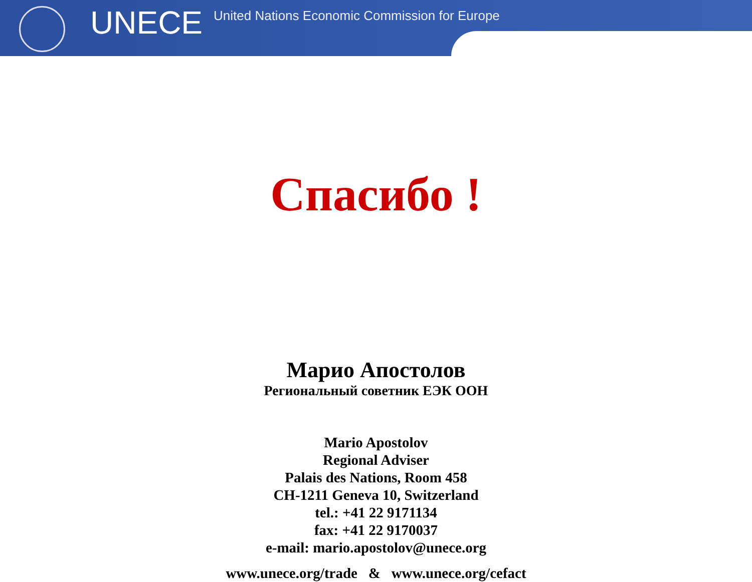UNECE
United Nations Economic Commission for Europe
Спасибо !
Марио Апостолов
Региональный советник ЕЭК ООН
Mario Apostolov
Regional Adviser
Palais des Nations, Room 458
CH-1211 Geneva 10, Switzerland
tel.: +41 22 9171134
fax: +41 22 9170037
e-mail: mario.apostolov@unece.org
www.unece.org/trade & www.unece.org/cefact